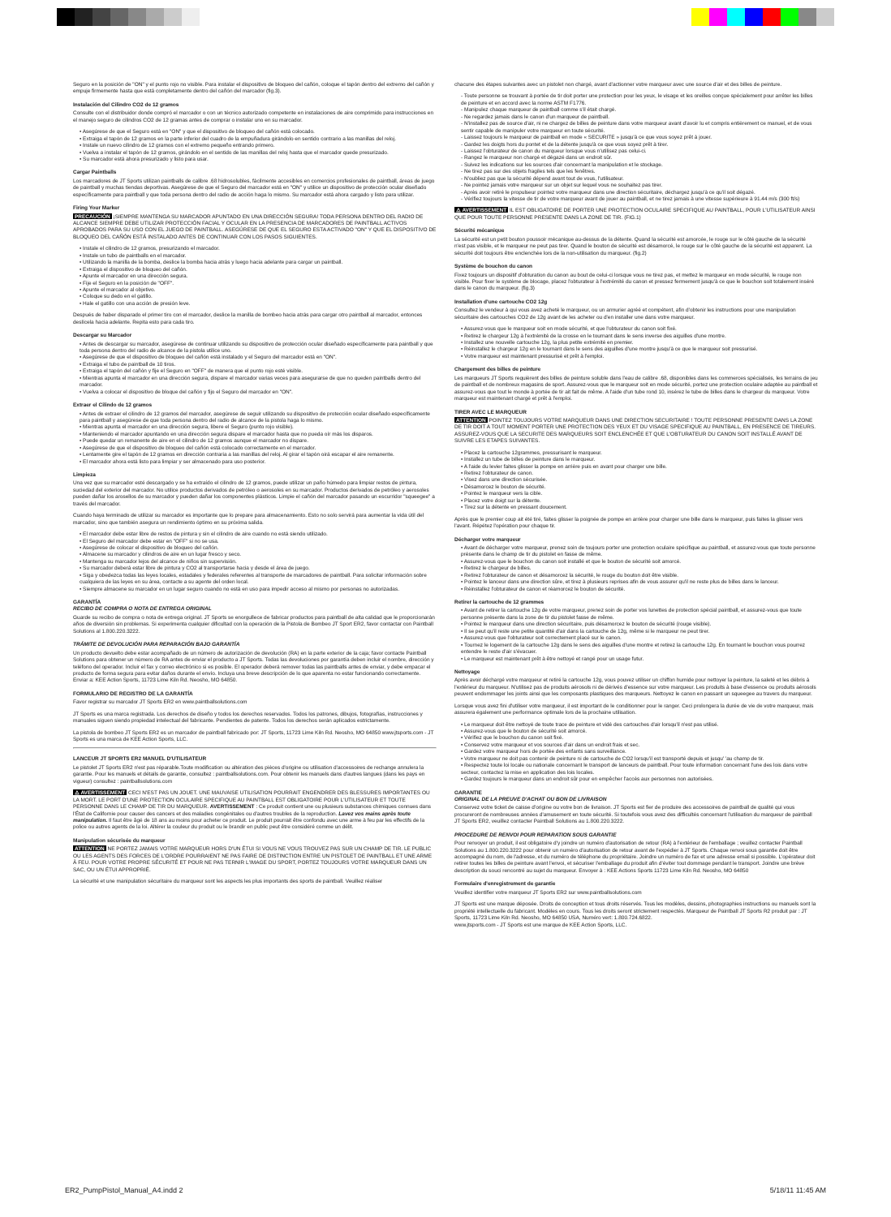Seguro en la posición de "ON" y el punto rojo no visible. Para instalar el dispositivo de bloqueo del cañón, coloque el tapón dentro del extremo del cañón y empuje firmemente hasta que está completamente dentro del cañón del marcador (fig.3).
Instalación del Cilindro CO2 de 12 gramos
Consulte con el distribuidor donde compró el marcador o con un técnico autorizado competente en instalaciones de aire comprimido para instrucciones en el manejo seguro de cilindros CO2 de 12 gramas antes de comprar o instalar uno en su marcador.
• Asegúrese de que el Seguro está en "ON" y que el dispositivo de bloqueo del cañón está colocado.
• Extraiga el tapón de 12 gramos en la parte inferior del cuadro de la empuñadura girándolo en sentido contrario a las manillas del reloj.
• Instale un nuevo cilindro de 12 gramos con el extremo pequeño entrando primero.
• Vuelva a instalar el tapón de 12 gramos, girándolo en el sentido de las manillas del reloj hasta que el marcador quede presurizado.
• Su marcador está ahora presurizado y listo para usar.
Cargar Paintballs
Los marcadores de JT Sports utilizan paintballs de calibre .68 hidrosolubles, fácilmente accesibles en comercios profesionales de paintball, áreas de juego de paintball y muchas tiendas deportivas. Asegúrese de que el Seguro del marcador está en "ON" y utilice un dispositivo de protección ocular diseñado específicamente para paintball y que toda persona dentro del radio de acción haga lo mismo. Su marcador está ahora cargado y listo para utilizar.
Firing Your Marker
PRECAUCIÓN ¡SIEMPRE MANTENGA SU MARCADOR APUNTADO EN UNA DIRECCIÓN SEGURA! TODA PERSONA DENTRO DEL RADIO DE ALCANCE SIEMPRE DEBE UTILIZAR PROTECCIÓN FACIAL Y OCULAR EN LA PRESENCIA DE MARCADORES DE PAINTBALL ACTIVOS APROBADOS PARA SU USO CON EL JUEGO DE PAINTBALL. ASEGÚRESE DE QUE EL SEGURO ESTA ACTIVADO "ON" Y QUE EL DISPOSITIVO DE BLOQUEO DEL CAÑÓN ESTÁ INSTALADO ANTES DE CONTINUAR CON LOS PASOS SIGUIENTES.
• Instale el cilindro de 12 gramos, presurizando el marcador.
• Instale un tubo de paintballs en el marcador.
• Utilizando la manilla de la bomba, deslice la bomba hacia atrás y luego hacia adelante para cargar un paintball.
• Extraiga el dispositivo de bloqueo del cañón.
• Apunte el marcador en una dirección segura.
• Fije el Seguro en la posición de "OFF".
• Apunte el marcador al objetivo.
• Coloque su dedo en el gatillo.
• Hale el gatillo con una acción de presión leve.
Después de haber disparado el primer tiro con el marcador, deslice la manilla de bombeo hacia atrás para cargar otro paintball al marcador, entonces deslícela hacia adelante. Repita esto para cada tiro.
Descargar su Marcador
• Antes de descargar su marcador, asegúrese de continuar utilizando su dispositivo de protección ocular diseñado específicamente para paintball y que toda persona dentro del radio de alcance de la pistola utilice uno.
• Asegúrese de que el dispositivo de bloqueo del cañón está instalado y el Seguro del marcador está en "ON".
• Extraiga el tubo de paintball de 10 tiros.
• Extraiga el tapón del cañón y fije el Seguro en "OFF" de manera que el punto rojo esté visible.
• Mientras apunta el marcador en una dirección segura, dispare el marcador varias veces para asegurarse de que no queden paintballs dentro del marcador.
• Vuelva a colocar el dispositivo de bloque del cañón y fijo el Seguro del marcador en "ON".
Extraer el Cilindo de 12 gramos
• Antes de extraer el cilindro de 12 gramos del marcador, asegúrese de seguir utilizando su dispositivo de protección ocular diseñado específicamente para paintball y asegúrese de que toda persona dentro del radio de alcance de la pistola haga lo mismo.
• Mientras apunta el marcador en una dirección segura, libere el Seguro (punto rojo visible).
• Manteniendo el marcador apuntando en una dirección segura dispare el marcador hasta que no pueda oír más los disparos.
• Puede quedar un remanente de aire en el cilindro de 12 gramos aunque el marcador no dispare.
• Asegúrese de que el dispositivo de bloqueo del cañón está colocado correctamente en el marcador.
• Lentamente gire el tapón de 12 gramos en dirección contraria a las manillas del reloj. Al girar el tapón oirá escapar el aire remanente.
• El marcador ahora está listo para limpiar y ser almacenado para uso posterior.
Limpieza
Una vez que su marcador esté descargado y se ha extraído el cilindro de 12 gramos, puede utilizar un paño húmedo para limpiar restos de pintura, suciedad del exterior del marcador. No utilice productos derivados de petróleo o aerosoles en su marcador. Productos derivados de petróleo y aerosoles pueden dañar los arosellos de su marcador y pueden dañar los componentes plásticos. Limpie el cañón del marcador pasando un escurridor "squeegee" a través del marcador.
Cuando haya terminado de utilizar su marcador es importante que lo prepare para almacenamiento. Esto no solo servirá para aumentar la vida útil del marcador, sino que también asegura un rendimiento óptimo en su próxima salida.
• El marcador debe estar libre de restos de pintura y sin el cilindro de aire cuando no está siendo utilizado.
• El Seguro del marcador debe estar en "OFF" si no se usa.
• Asegúrese de colocar el dispositivo de bloqueo del cañón.
• Almacene su marcador y cilindros de aire en un lugar fresco y seco.
• Mantenga su marcador lejos del alcance de niños sin supervisión.
• Su marcador deberá estar libre de pintura y CO2 al transportarse hacia y desde el área de juego.
• Siga y obedezca todas las leyes locales, estadales y federales referentes al transporte de marcadores de paintball. Para solicitar información sobre cualquiera de las leyes en su área, contacte a su agente del orden local.
• Siempre almacene su marcador en un lugar seguro cuando no está en uso para impedir acceso al mismo por personas no autorizadas.
GARANTÍA
RECIBO DE COMPRA O NOTA DE ENTREGA ORIGINAL
Guarde su recibo de compra o nota de entrega original. JT Sports se enorgullece de fabricar productos para paintball de alta calidad que le proporcionarán años de diversión sin problemas. Si experimenta cualquier dificultad con la operación de la Pistola de Bombeo JT Sport ER2, favor contactar con Paintball Solutions al 1.800.220.3222.
TRÁMITE DE DEVOLUCIÓN PARA REPARACIÓN BAJO GARANTÍA
Un producto devuelto debe estar acompañado de un número de autorización de devolución (RA) en la parte exterior de la caja; favor contacte Paintball Solutions para obtener un número de RA antes de enviar el producto a JT Sports. Todas las devoluciones por garantía deben incluir el nombre, dirección y teléfono del operador. Incluir el fax y correo electrónico si es posible. El operador deberá remover todas las paintballs antes de enviar, y debe empacar el producto de forma segura para evitar daños durante el envío. Incluya una breve descripción de lo que aparenta no estar funcionando correctamente. Enviar a: KEE Action Sports, 11723 Lime Kiln Rd. Neosho, MO 64850.
FORMULARIO DE REGISTRO DE LA GARANTÍA
Favor registrar su marcador JT Sports ER2 en www.paintballsolutions.com
JT Sports es una marca registrada. Los derechos de diseño y todos los derechos reservados. Todos los patrones, dibujos, fotografías, instrucciones y manuales siguen siendo propiedad intelectual del fabricante. Pendientes de patente. Todos los derechos serán aplicados estrictamente.
La pistola de bombeo JT Sports ER2 es un marcador de paintball fabricado por: JT Sports, 11723 Lime Kiln Rd. Neosho, MO 64850 www.jtsports.com - JT Sports es una marca de KEE Action Sports, LLC.
LANCEUR JT SPORTS ER2 MANUEL D'UTILISATEUR
Le pistolet JT Sports ER2 n'est pas réparable.Toute modification ou altération des pièces d'origine ou utilisation d'accessoires de rechange annulera la garantie. Pour les manuels et détails de garantie, consultez : paintballsolutions.com. Pour obtenir les manuels dans d'autres langues (dans les pays en vigueur) consultez : paintballsolutions.com
⚠ AVERTISSEMENT CECI N'EST PAS UN JOUET. UNE MAUVAISE UTILISATION POURRAIT ENGENDRER DES BLESSURES IMPORTANTES OU LA MORT. LE PORT D'UNE PROTECTION OCULAIRE SPECIFIQUE AU PAINTBALL EST OBLIGATOIRE POUR L'UTILISATEUR ET TOUTE PERSONNE DANS LE CHAMP DE TIR DU MARQUEUR. AVERTISSEMENT : Ce produit contient une ou plusieurs substances chimiques connues dans l'État de Californie pour causer des cancers et des maladies congénitales ou d'autres troubles de la reproduction. Lavez vos mains après toute manipulation. Il faut être âgé de 18 ans au moins pour acheter ce produit. Le produit pourrait être confondu avec une arme à feu par les effectifs de la police ou autres agents de la loi. Altérer la couleur du produit ou le brandir en public peut être considéré comme un délit.
Manipulation sécurisée du marqueur
ATTENTION NE PORTEZ JAMAIS VOTRE MARQUEUR HORS D'UN ÉTUI SI VOUS NE VOUS TROUVEZ PAS SUR UN CHAMP DE TIR. LE PUBLIC OU LES AGENTS DES FORCES DE L'ORDRE POURRAIENT NE PAS FAIRE DE DISTINCTION ENTRE UN PISTOLET DE PAINTBALL ET UNE ARME À FEU. POUR VOTRE PROPRE SÉCURITÉ ET POUR NE PAS TERNIR L'IMAGE DU SPORT, PORTEZ TOUJOURS VOTRE MARQUEUR DANS UN SAC, OU UN ÉTUI APPROPRIÉ.
La sécurité et une manipulation sécuritaire du marqueur sont les aspects les plus importants des sports de paintball. Veuillez réaliser
chacune des étapes suivantes avec un pistolet non chargé, avant d'actionner votre marqueur avec une source d'air et des billes de peinture.
- Toute personne se trouvant à portée de tir doit porter une protection pour les yeux, le visage et les oreilles conçue spécialement pour arrêter les billes de peinture et en accord avec la norme ASTM F1776.
- Manipulez chaque marqueur de paintball comme s'il était chargé.
- Ne regardez jamais dans le canon d'un marqueur de paintball.
- N'installez pas de source d'air, ni ne chargez de billes de peinture dans votre marqueur avant d'avoir lu et compris entièrement ce manuel, et de vous sentir capable de manipuler votre marqueur en toute sécurité.
- Laissez toujours le marqueur de paintball en mode « SECURITE » jusqu'à ce que vous soyez prêt à jouer.
- Gardez les doigts hors du pontet et de la détente jusqu'à ce que vous soyez prêt à tirer.
- Laissez l'obturateur de canon du marqueur lorsque vous n'utilisez pas celui-ci.
- Rangez le marqueur non chargé et dégazé dans un endroit sûr.
- Suivez les indications sur les sources d'air concernant la manipulation et le stockage.
- Ne tirez pas sur des objets fragiles tels que les fenêtres.
- N'oubliez pas que la sécurité dépend avant tout de vous, l'utilisateur.
- Ne pointez jamais votre marqueur sur un objet sur lequel vous ne souhaitez pas tirer.
- Après avoir retiré le propulseur pointez votre marqueur dans une direction sécuritaire, déchargez jusqu'à ce qu'il soit dégazé.
- Vérifiez toujours la vitesse de tir de votre marqueur avant de jouer au paintball, et ne tirez jamais à une vitesse supérieure à 91.44 m/s (300 ft/s)
⚠ AVERTISSEMENT IL EST OBLIGATOIRE DE PORTER UNE PROTECTION OCULAIRE SPECIFIQUE AU PAINTBALL, POUR L'UTILISATEUR AINSI QUE POUR TOUTE PERSONNE PRESENTE DANS LA ZONE DE TIR. (FIG.1)
Sécurité mécanique
La sécurité est un petit bouton poussoir mécanique au-dessus de la détente. Quand la sécurité est amorcée, le rouge sur le côté gauche de la sécurité n'est pas visible, et le marqueur ne peut pas tirer. Quand le bouton de sécurité est désamorcé, le rouge sur le côté gauche de la sécurité est apparent. La sécurité doit toujours être enclenchée lors de la non-utilisation du marqueur. (fig.2)
Système de bouchon du canon
Fixez toujours un dispositif d'obturation du canon au bout de celui-ci lorsque vous ne tirez pas, et mettez le marqueur en mode sécurité, le rouge non visible. Pour fixer le système de blocage, placez l'obturateur à l'extrémité du canon et pressez fermement jusqu'à ce que le bouchon soit totalement inséré dans le canon du marqueur. (fig.3)
Installation d'une cartouche CO2 12g
Consultez le vendeur à qui vous avez acheté le marqueur, ou un armurier agréé et compétent, afin d'obtenir les instructions pour une manipulation sécuritaire des cartouches CO2 de 12g avant de les acheter ou d'en installer une dans votre marqueur.
• Assurez-vous que le marqueur soit en mode sécurité, et que l'obturateur du canon soit fixé.
• Retirez le chargeur 12g à l'extrémité de la crosse en le tournant dans le sens inverse des aiguilles d'une montre.
• Installez une nouvelle cartouche 12g, la plus petite extrémité en premier.
• Réinstallez le chargeur 12g en le tournant dans le sens des aiguilles d'une montre jusqu'à ce que le marqueur soit pressurisé.
• Votre marqueur est maintenant pressurisé et prêt à l'emploi.
Chargement des billes de peinture
Les marqueurs JT Sports requièrent des billes de peinture soluble dans l'eau de calibre .68, disponibles dans les commerces spécialisés, les terrains de jeu de paintball et de nombreux magasins de sport. Assurez-vous que le marqueur soit en mode sécurité, portez une protection oculaire adaptée au paintball et assurez-vous que tout le monde à portée de tir ait fait de même. A l'aide d'un tube rond 10, insérez le tube de billes dans le chargeur du marqueur. Votre marqueur est maintenant chargé et prêt à l'emploi.
TIRER AVEC LE MARQUEUR
ATTENTION POINTEZ TOUJOURS VOTRE MARQUEUR DANS UNE DIRECTION SECURITAIRE ! TOUTE PERSONNE PRESENTE DANS LA ZONE DE TIR DOIT A TOUT MOMENT PORTER UNE PROTECTION DES YEUX ET DU VISAGE SPECIFIQUE AU PAINTBALL, EN PRESENCE DE TIREURS. ASSUREZ-VOUS QUE LA SECURITE DES MARQUEURS SOIT ENCLENCHÉE ET QUE L'OBTURATEUR DU CANON SOIT INSTALLÉ AVANT DE SUIVRE LES ETAPES SUIVANTES.
• Placez la cartouche 12grammes, pressurisant le marqueur.
• Installez un tube de billes de peinture dans le marqueur.
• A l'aide du levier faites glisser la pompe en arrière puis en avant pour charger une bille.
• Retirez l'obturateur de canon.
• Visez dans une direction sécurisée.
• Désamorcez le bouton de sécurité.
• Pointez le marqueur vers la cible.
• Placez votre doigt sur la détente.
• Tirez sur la détente en pressant doucement.
Après que le premier coup ait été tiré, faites glisser la poignée de pompe en arrière pour charger une bille dans le marqueur, puis faites la glisser vers l'avant. Répétez l'opération pour chaque tir.
Décharger votre marqueur
• Avant de décharger votre marqueur, prenez soin de toujours porter une protection oculaire spécifique au paintball, et assurez-vous que toute personne présente dans le champ de tir du pistolet en fasse de même.
• Assurez-vous que le bouchon du canon soit installé et que le bouton de sécurité soit amorcé.
• Retirez le chargeur de billes.
• Retirez l'obturateur de canon et désamorcez la sécurité, le rouge du bouton doit être visible.
• Pointez le lanceur dans une direction sûre, et tirez à plusieurs reprises afin de vous assurer qu'il ne reste plus de billes dans le lanceur.
• Réinstallez l'obturateur de canon et réamorcez le bouton de sécurité.
Retirer la cartouche de 12 grammes
• Avant de retirer la cartouche 12g de votre marqueur, prenez soin de porter vos lunettes de protection spécial paintball, et assurez-vous que toute personne présente dans la zone de tir du pistolet fasse de même.
• Pointez le marqueur dans une direction sécuritaire, puis désamorcez le bouton de sécurité (rouge visible).
• Il se peut qu'il reste une petite quantité d'air dans la cartouche de 12g, même si le marqueur ne peut tirer.
• Assurez-vous que l'obturateur soit correctement placé sur le canon.
• Tournez le logement de la cartouche 12g dans le sens des aiguilles d'une montre et retirez la cartouche 12g. En tournant le bouchon vous pourrez entendre le reste d'air s'évacuer.
• Le marqueur est maintenant prêt à être nettoyé et rangé pour un usage futur.
Nettoyage
Après avoir déchargé votre marqueur et retiré la cartouche 12g, vous pouvez utiliser un chiffon humide pour nettoyer la peinture, la saleté et les débris à l'extérieur du marqueur. N'utilisez pas de produits aérosols ni de dérivés d'essence sur votre marqueur. Les produits à base d'essence ou produits aérosols peuvent endommager les joints ainsi que les composants plastiques des marqueurs. Nettoyez le canon en passant un squeegee au travers du marqueur.
Lorsque vous avez fini d'utiliser votre marqueur, il est important de le conditionner pour le ranger. Ceci prolongera la durée de vie de votre marqueur, mais assurera également une performance optimale lors de la prochaine utilisation.
• Le marqueur doit être nettoyé de toute trace de peinture et vidé des cartouches d'air lorsqu'il n'est pas utilisé.
• Assurez-vous que le bouton de sécurité soit amorcé.
• Vérifiez que le bouchon du canon soit fixé.
• Conservez votre marqueur et vos sources d'air dans un endroit frais et sec.
• Gardez votre marqueur hors de portée des enfants sans surveillance.
• Votre marqueur ne doit pas contenir de peinture ni de cartouche de CO2 lorsqu'il est transporté depuis et jusqu' 'au champ de tir.
• Respectez toute loi locale ou nationale concernant le transport de lanceurs de paintball. Pour toute information concernant l'une des lois dans votre secteur, contactez la mise en application des lois locales.
• Gardez toujours le marqueur dans un endroit sûr pour en empêcher l'accès aux personnes non autorisées.
GARANTIE
ORIGINAL DE LA PREUVE D'ACHAT OU BON DE LIVRAISON
Conservez votre ticket de caisse d'origine ou votre bon de livraison. JT Sports est fier de produire des accessoires de paintball de qualité qui vous procureront de nombreuses années d'amusement en toute sécurité. Si toutefois vous avez des difficultés concernant l'utilisation du marqueur de paintball JT Sports ER2, veuillez contacter Paintball Solutions au 1.800.220.3222.
PROCEDURE DE RENVOI POUR REPARATION SOUS GARANTIE
Pour renvoyer un produit, il est obligatoire d'y joindre un numéro d'autorisation de retour (RA) à l'extérieur de l'emballage ; veuillez contacter Paintball Solutions au 1.800.220.3222 pour obtenir un numéro d'autorisation de retour avant de l'expédier à JT Sports. Chaque renvoi sous garantie doit être accompagné du nom, de l'adresse, et du numéro de téléphone du propriétaire. Joindre un numéro de fax et une adresse email si possible. L'opérateur doit retirer toutes les billes de peinture avant l'envoi, et sécuriser l'emballage du produit afin d'éviter tout dommage pendant le transport. Joindre une brève description du souci rencontré au sujet du marqueur. Envoyer à : KEE Actions Sports 11723 Lime Kiln Rd. Neosho, MO 64850
Formulaire d'enregistrement de garantie
Veuillez identifier votre marqueur JT Sports ER2 sur www.paintballsolutions.com
JT Sports est une marque déposée. Droits de conception et tous droits réservés. Tous les modèles, dessins, photographies instructions ou manuels sont la propriété intellectuelle du fabricant. Modèles en cours. Tous les droits seront strictement respectés. Marqueur de Paintball JT Sports R2 produit par : JT Sports, 11723 Lime Kiln Rd. Neosho, MO 64850 USA, Numéro vert: 1.800.724.6822.
www.jtsports.com - JT Sports est une marque de KEE Action Sports, LLC.
ER2_PumpPistol_Manual_A4.indd 2 5/18/11 11:45 AM